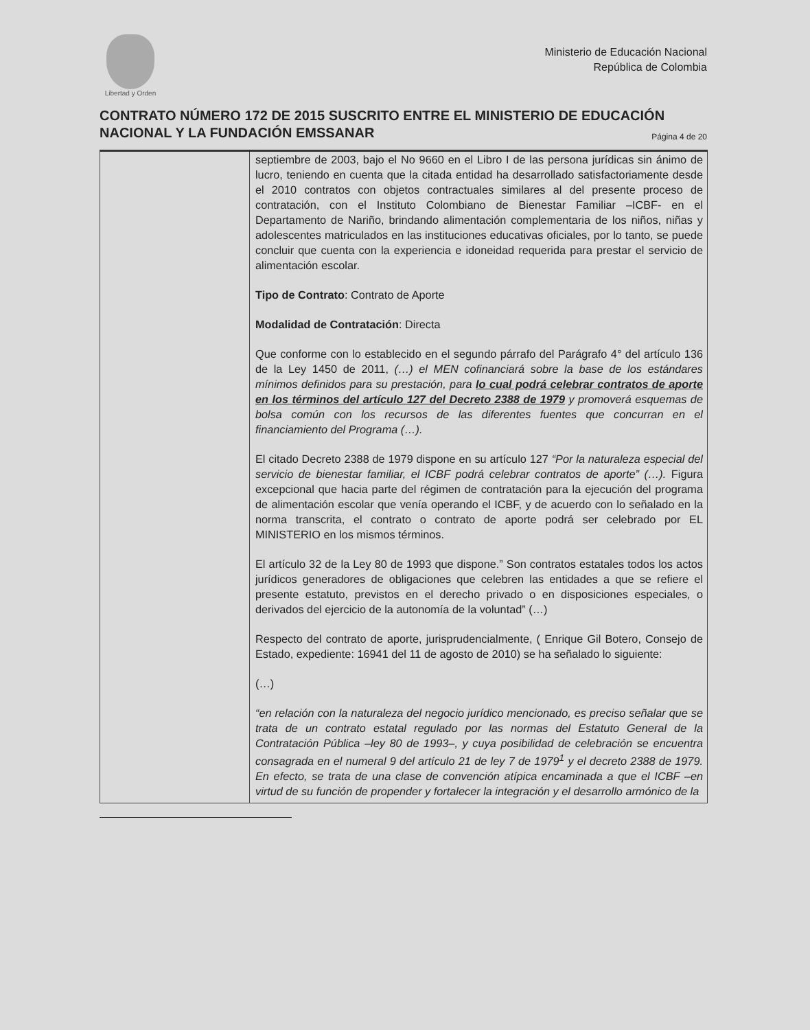Libertad y Orden
Ministerio de Educación Nacional
República de Colombia
CONTRATO NÚMERO 172 DE 2015 SUSCRITO ENTRE EL MINISTERIO DE EDUCACIÓN NACIONAL Y LA FUNDACIÓN EMSSANAR Página 4 de 20
| | septiembre de 2003, bajo el No 9660 en el Libro I de las persona jurídicas sin ánimo de lucro, teniendo en cuenta que la citada entidad ha desarrollado satisfactoriamente desde el 2010 contratos con objetos contractuales similares al del presente proceso de contratación, con el Instituto Colombiano de Bienestar Familiar –ICBF- en el Departamento de Nariño, brindando alimentación complementaria de los niños, niñas y adolescentes matriculados en las instituciones educativas oficiales, por lo tanto, se puede concluir que cuenta con la experiencia e idoneidad requerida para prestar el servicio de alimentación escolar. Tipo de Contrato : Contrato de Aporte Modalidad de Contratación : Directa Que conforme con lo establecido en el segundo párrafo del Parágrafo 4° del artículo 136 de la Ley 1450 de 2011, (…) el MEN cofinanciará sobre la base de los estándares mínimos definidos para su prestación, para lo cual podrá celebrar contratos de aporte en los términos del artículo 127 del Decreto 2388 de 1979 y promoverá esquemas de bolsa común con los recursos de las diferentes fuentes que concurran en el financiamiento del Programa (…). El citado Decreto 2388 de 1979 dispone en su artículo 127 “Por la naturaleza especial del servicio de bienestar familiar, el ICBF podrá celebrar contratos de aporte” (…). Figura excepcional que hacia parte del régimen de contratación para la ejecución del programa de alimentación escolar que venía operando el ICBF, y de acuerdo con lo señalado en la norma transcrita, el contrato o contrato de aporte podrá ser celebrado por EL MINISTERIO en los mismos términos. El artículo 32 de la Ley 80 de 1993 que dispone.” Son contratos estatales todos los actos jurídicos generadores de obligaciones que celebren las entidades a que se refiere el presente estatuto, previstos en el derecho privado o en disposiciones especiales, o derivados del ejercicio de la autonomía de la voluntad” (…) Respecto del contrato de aporte, jurisprudencialmente, ( Enrique Gil Botero, Consejo de Estado, expediente: 16941 del 11 de agosto de 2010) se ha señalado lo siguiente: (…) “en relación con la naturaleza del negocio jurídico mencionado, es preciso señalar que se trata de un contrato estatal regulado por las normas del Estatuto General de la Contratación Pública –ley 80 de 1993–, y cuya posibilidad de celebración se encuentra consagrada en el numeral 9 del artículo 21 de ley 7 de 1979<sup>1</sup> y el decreto 2388 de 1979. En efecto, se trata de una clase de convención atípica encaminada a que el ICBF –en virtud de su función de propender y fortalecer la integración y el desarrollo armónico de la |